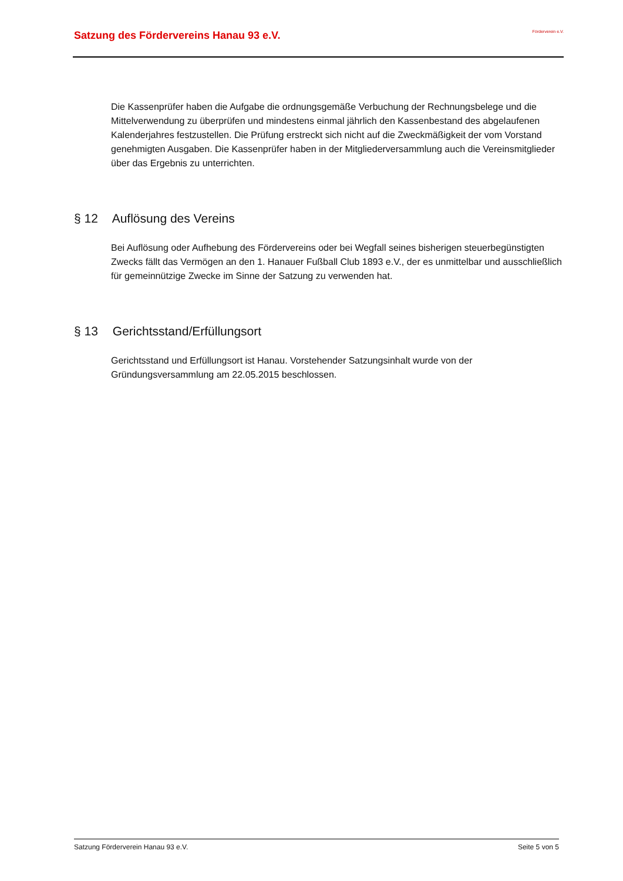Satzung des Fördervereins Hanau 93 e.V.
Förderverein e.V.
Die Kassenprüfer haben die Aufgabe die ordnungsgemäße Verbuchung der Rechnungsbelege und die Mittelverwendung zu überprüfen und mindestens einmal jährlich den Kassenbestand des abgelaufenen Kalenderjahres festzustellen. Die Prüfung erstreckt sich nicht auf die Zweckmäßigkeit der vom Vorstand genehmigten Ausgaben. Die Kassenprüfer haben in der Mitgliederversammlung auch die Vereinsmitglieder über das Ergebnis zu unterrichten.
§ 12 Auflösung des Vereins
Bei Auflösung oder Aufhebung des Fördervereins oder bei Wegfall seines bisherigen steuerbegünstigten Zwecks fällt das Vermögen an den 1. Hanauer Fußball Club 1893 e.V., der es unmittelbar und ausschließlich für gemeinnützige Zwecke im Sinne der Satzung zu verwenden hat.
§ 13 Gerichtsstand/Erfüllungsort
Gerichtsstand und Erfüllungsort ist Hanau. Vorstehender Satzungsinhalt wurde von der Gründungsversammlung am 22.05.2015 beschlossen.
Satzung Förderverein Hanau 93 e.V. Seite 5 von 5